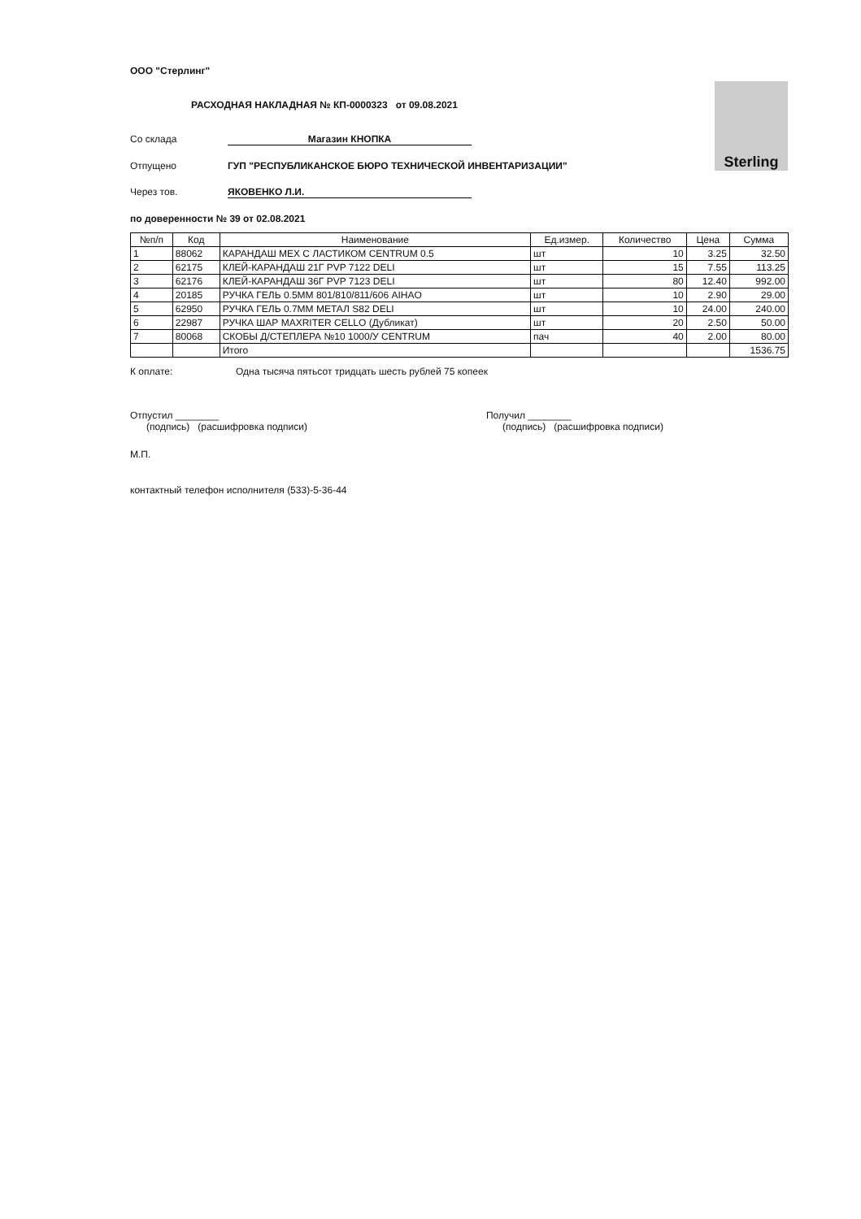Sterling
ООО "Стерлинг"
РАСХОДНАЯ НАКЛАДНАЯ № КП-0000323 от 09.08.2021
Со склада Магазин КНОПКА
Отпущено ГУП "РЕСПУБЛИКАНСКОЕ БЮРО ТЕХНИЧЕСКОЙ ИНВЕНТАРИЗАЦИИ"
Через тов. ЯКОВЕНКО Л.И.
по доверенности № 39 от 02.08.2021
| №п/п | Код | Наименование | Ед.измер. | Количество | Цена | Сумма |
| --- | --- | --- | --- | --- | --- | --- |
| 1 | 88062 | КАРАНДАШ МЕХ С ЛАСТИКОМ CENTRUM 0.5 | шт | 10 | 3.25 | 32.50 |
| 2 | 62175 | КЛЕЙ-КАРАНДАШ 21Г PVP 7122 DELI | шт | 15 | 7.55 | 113.25 |
| 3 | 62176 | КЛЕЙ-КАРАНДАШ 36Г PVP 7123 DELI | шт | 80 | 12.40 | 992.00 |
| 4 | 20185 | РУЧКА ГЕЛЬ 0.5ММ 801/810/811/606 AIHAO | шт | 10 | 2.90 | 29.00 |
| 5 | 62950 | РУЧКА ГЕЛЬ 0.7ММ МЕТАЛ S82 DELI | шт | 10 | 24.00 | 240.00 |
| 6 | 22987 | РУЧКА ШАР MAXRITER CELLO (Дубликат) | шт | 20 | 2.50 | 50.00 |
| 7 | 80068 | СКОБЫ Д/СТЕПЛЕРА №10 1000/У CENTRUM | пач | 40 | 2.00 | 80.00 |
| | | Итого | | | | 1536.75 |
К оплате: Одна тысяча пятьсот тридцать шесть рублей 75 копеек
Отпустил ________
(подпись) (расшифровка подписи)
Получил ________
(подпись) (расшифровка подписи)
М.П.
контактный телефон исполнителя (533)-5-36-44